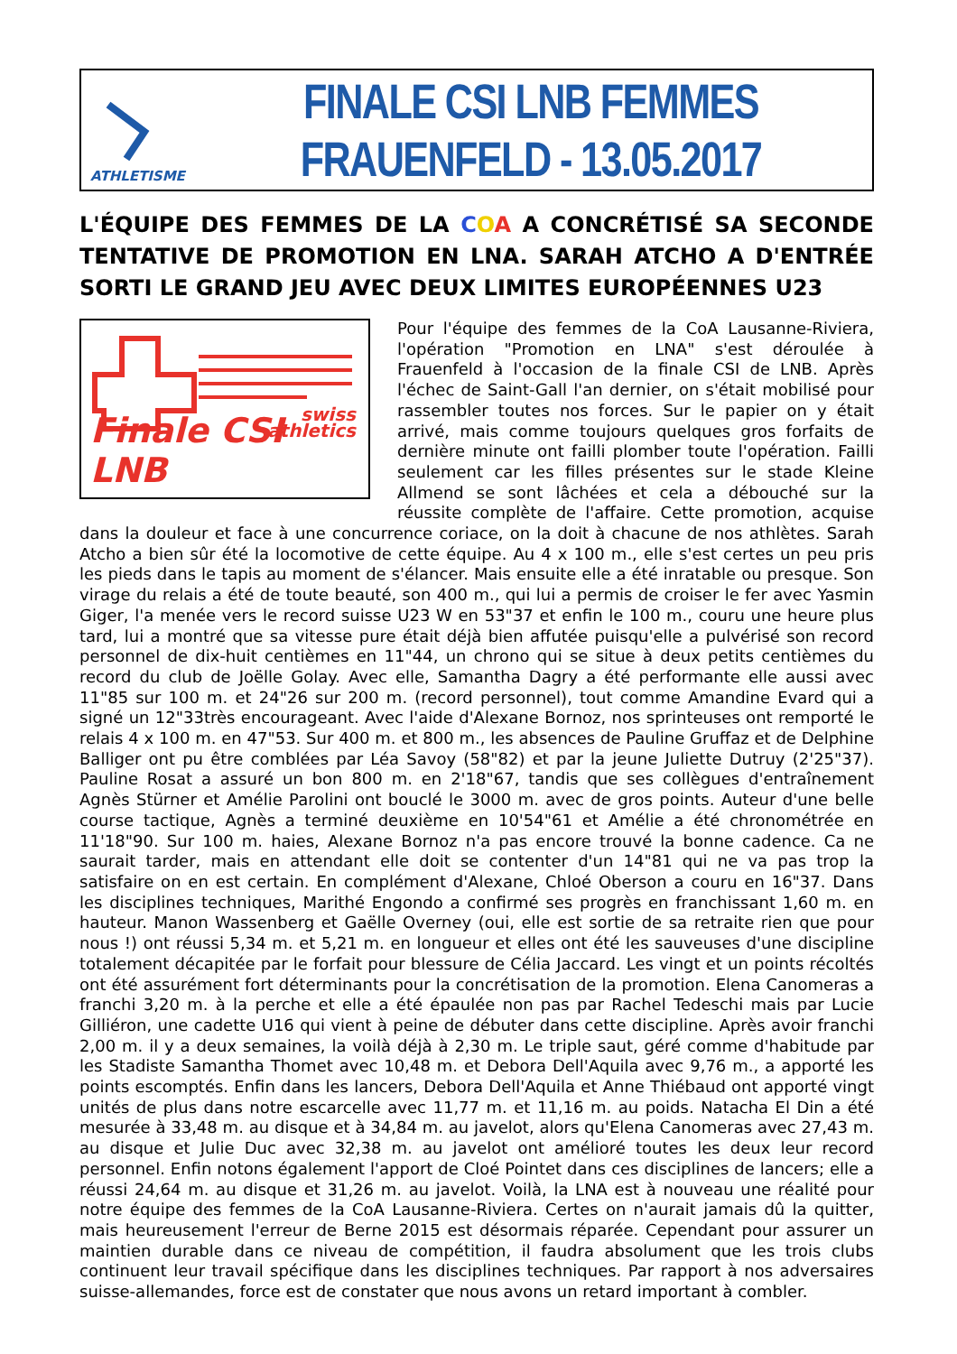ATHLETISME
FINALE CSI LNB FEMMES
FRAUENFELD - 13.05.2017
L'ÉQUIPE DES FEMMES DE LA COA A CONCRÉTISÉ SA SECONDE TENTATIVE DE PROMOTION EN LNA. SARAH ATCHO A D'ENTRÉE SORTI LE GRAND JEU AVEC DEUX LIMITES EUROPÉENNES U23
swiss
athletics
Finale CSI LNB
Pour l'équipe des femmes de la CoA Lausanne-Riviera, l'opération "Promotion en LNA" s'est déroulée à Frauenfeld à l'occasion de la finale CSI de LNB. Après l'échec de Saint-Gall l'an dernier, on s'était mobilisé pour rassembler toutes nos forces. Sur le papier on y était arrivé, mais comme toujours quelques gros forfaits de dernière minute ont failli plomber toute l'opération. Failli seulement car les filles présentes sur le stade Kleine Allmend se sont lâchées et cela a débouché sur la réussite complète de l'affaire. Cette promotion, acquise dans la douleur et face à une concurrence coriace, on la doit à chacune de nos athlètes. Sarah Atcho a bien sûr été la locomotive de cette équipe. Au 4 x 100 m., elle s'est certes un peu pris les pieds dans le tapis au moment de s'élancer. Mais ensuite elle a été inratable ou presque. Son virage du relais a été de toute beauté, son 400 m., qui lui a permis de croiser le fer avec Yasmin Giger, l'a menée vers le record suisse U23 W en 53"37 et enfin le 100 m., couru une heure plus tard, lui a montré que sa vitesse pure était déjà bien affutée puisqu'elle a pulvérisé son record personnel de dix-huit centièmes en 11"44, un chrono qui se situe à deux petits centièmes du record du club de Joëlle Golay. Avec elle, Samantha Dagry a été performante elle aussi avec 11"85 sur 100 m. et 24"26 sur 200 m. (record personnel), tout comme Amandine Evard qui a signé un 12"33très encourageant. Avec l'aide d'Alexane Bornoz, nos sprinteuses ont remporté le relais 4 x 100 m. en 47"53. Sur 400 m. et 800 m., les absences de Pauline Gruffaz et de Delphine Balliger ont pu être comblées par Léa Savoy (58"82) et par la jeune Juliette Dutruy (2'25"37). Pauline Rosat a assuré un bon 800 m. en 2'18"67, tandis que ses collègues d'entraînement Agnès Stürner et Amélie Parolini ont bouclé le 3000 m. avec de gros points. Auteur d'une belle course tactique, Agnès a terminé deuxième en 10'54"61 et Amélie a été chronométrée en 11'18"90. Sur 100 m. haies, Alexane Bornoz n'a pas encore trouvé la bonne cadence. Ca ne saurait tarder, mais en attendant elle doit se contenter d'un 14"81 qui ne va pas trop la satisfaire on en est certain. En complément d'Alexane, Chloé Oberson a couru en 16"37. Dans les disciplines techniques, Marithé Engondo a confirmé ses progrès en franchissant 1,60 m. en hauteur. Manon Wassenberg et Gaëlle Overney (oui, elle est sortie de sa retraite rien que pour nous !) ont réussi 5,34 m. et 5,21 m. en longueur et elles ont été les sauveuses d'une discipline totalement décapitée par le forfait pour blessure de Célia Jaccard. Les vingt et un points récoltés ont été assurément fort déterminants pour la concrétisation de la promotion. Elena Canomeras a franchi 3,20 m. à la perche et elle a été épaulée non pas par Rachel Tedeschi mais par Lucie Gilliéron, une cadette U16 qui vient à peine de débuter dans cette discipline. Après avoir franchi 2,00 m. il y a deux semaines, la voilà déjà à 2,30 m. Le triple saut, géré comme d'habitude par les Stadiste Samantha Thomet avec 10,48 m. et Debora Dell'Aquila avec 9,76 m., a apporté les points escomptés. Enfin dans les lancers, Debora Dell'Aquila et Anne Thiébaud ont apporté vingt unités de plus dans notre escarcelle avec 11,77 m. et 11,16 m. au poids. Natacha El Din a été mesurée à 33,48 m. au disque et à 34,84 m. au javelot, alors qu'Elena Canomeras avec 27,43 m. au disque et Julie Duc avec 32,38 m. au javelot ont amélioré toutes les deux leur record personnel. Enfin notons également l'apport de Cloé Pointet dans ces disciplines de lancers; elle a réussi 24,64 m. au disque et 31,26 m. au javelot. Voilà, la LNA est à nouveau une réalité pour notre équipe des femmes de la CoA Lausanne-Riviera. Certes on n'aurait jamais dû la quitter, mais heureusement l'erreur de Berne 2015 est désormais réparée. Cependant pour assurer un maintien durable dans ce niveau de compétition, il faudra absolument que les trois clubs continuent leur travail spécifique dans les disciplines techniques. Par rapport à nos adversaires suisse-allemandes, force est de constater que nous avons un retard important à combler.